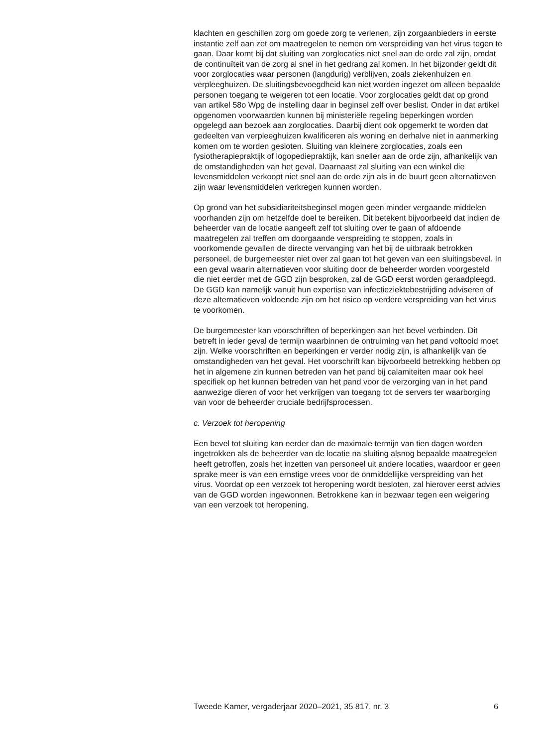klachten en geschillen zorg om goede zorg te verlenen, zijn zorgaan­bieders in eerste instantie zelf aan zet om maatregelen te nemen om verspreiding van het virus tegen te gaan. Daar komt bij dat sluiting van zorglocaties niet snel aan de orde zal zijn, omdat de continuïteit van de zorg al snel in het gedrang zal komen. In het bijzonder geldt dit voor zorglocaties waar personen (langdurig) verblijven, zoals ziekenhuizen en verpleeghuizen. De sluitingsbevoegdheid kan niet worden ingezet om alleen bepaalde personen toegang te weigeren tot een locatie. Voor zorglocaties geldt dat op grond van artikel 58o Wpg de instelling daar in beginsel zelf over beslist. Onder in dat artikel opgenomen voorwaarden kunnen bij ministeriële regeling beperkingen worden opgelegd aan bezoek aan zorglocaties. Daarbij dient ook opgemerkt te worden dat gedeelten van verpleeghuizen kwalificeren als woning en derhalve niet in aanmerking komen om te worden gesloten. Sluiting van kleinere zorglocaties, zoals een fysiotherapiepraktijk of logopediepraktijk, kan sneller aan de orde zijn, afhankelijk van de omstandigheden van het geval. Daarnaast zal sluiting van een winkel die levensmiddelen verkoopt niet snel aan de orde zijn als in de buurt geen alternatieven zijn waar levens­middelen verkregen kunnen worden.
Op grond van het subsidiariteitsbeginsel mogen geen minder vergaande middelen voorhanden zijn om hetzelfde doel te bereiken. Dit betekent bijvoorbeeld dat indien de beheerder van de locatie aangeeft zelf tot sluiting over te gaan of afdoende maatregelen zal treffen om doorgaande verspreiding te stoppen, zoals in voorkomende gevallen de directe vervanging van het bij de uitbraak betrokken personeel, de burgemeester niet over zal gaan tot het geven van een sluitingsbevel. In een geval waarin alternatieven voor sluiting door de beheerder worden voorgesteld die niet eerder met de GGD zijn besproken, zal de GGD eerst worden geraadpleegd. De GGD kan namelijk vanuit hun expertise van infectieziek­tebestrijding adviseren of deze alternatieven voldoende zijn om het risico op verdere verspreiding van het virus te voorkomen.
De burgemeester kan voorschriften of beperkingen aan het bevel verbinden. Dit betreft in ieder geval de termijn waarbinnen de ontruiming van het pand voltooid moet zijn. Welke voorschriften en beperkingen er verder nodig zijn, is afhankelijk van de omstandigheden van het geval. Het voorschrift kan bijvoorbeeld betrekking hebben op het in algemene zin kunnen betreden van het pand bij calamiteiten maar ook heel specifiek op het kunnen betreden van het pand voor de verzorging van in het pand aanwezige dieren of voor het verkrijgen van toegang tot de servers ter waarborging van voor de beheerder cruciale bedrijfsprocessen.
c. Verzoek tot heropening
Een bevel tot sluiting kan eerder dan de maximale termijn van tien dagen worden ingetrokken als de beheerder van de locatie na sluiting alsnog bepaalde maatregelen heeft getroffen, zoals het inzetten van personeel uit andere locaties, waardoor er geen sprake meer is van een ernstige vrees voor de onmiddellijke verspreiding van het virus. Voordat op een verzoek tot heropening wordt besloten, zal hierover eerst advies van de GGD worden ingewonnen. Betrokkene kan in bezwaar tegen een weigering van een verzoek tot heropening.
Tweede Kamer, vergaderjaar 2020–2021, 35 817, nr. 3 6